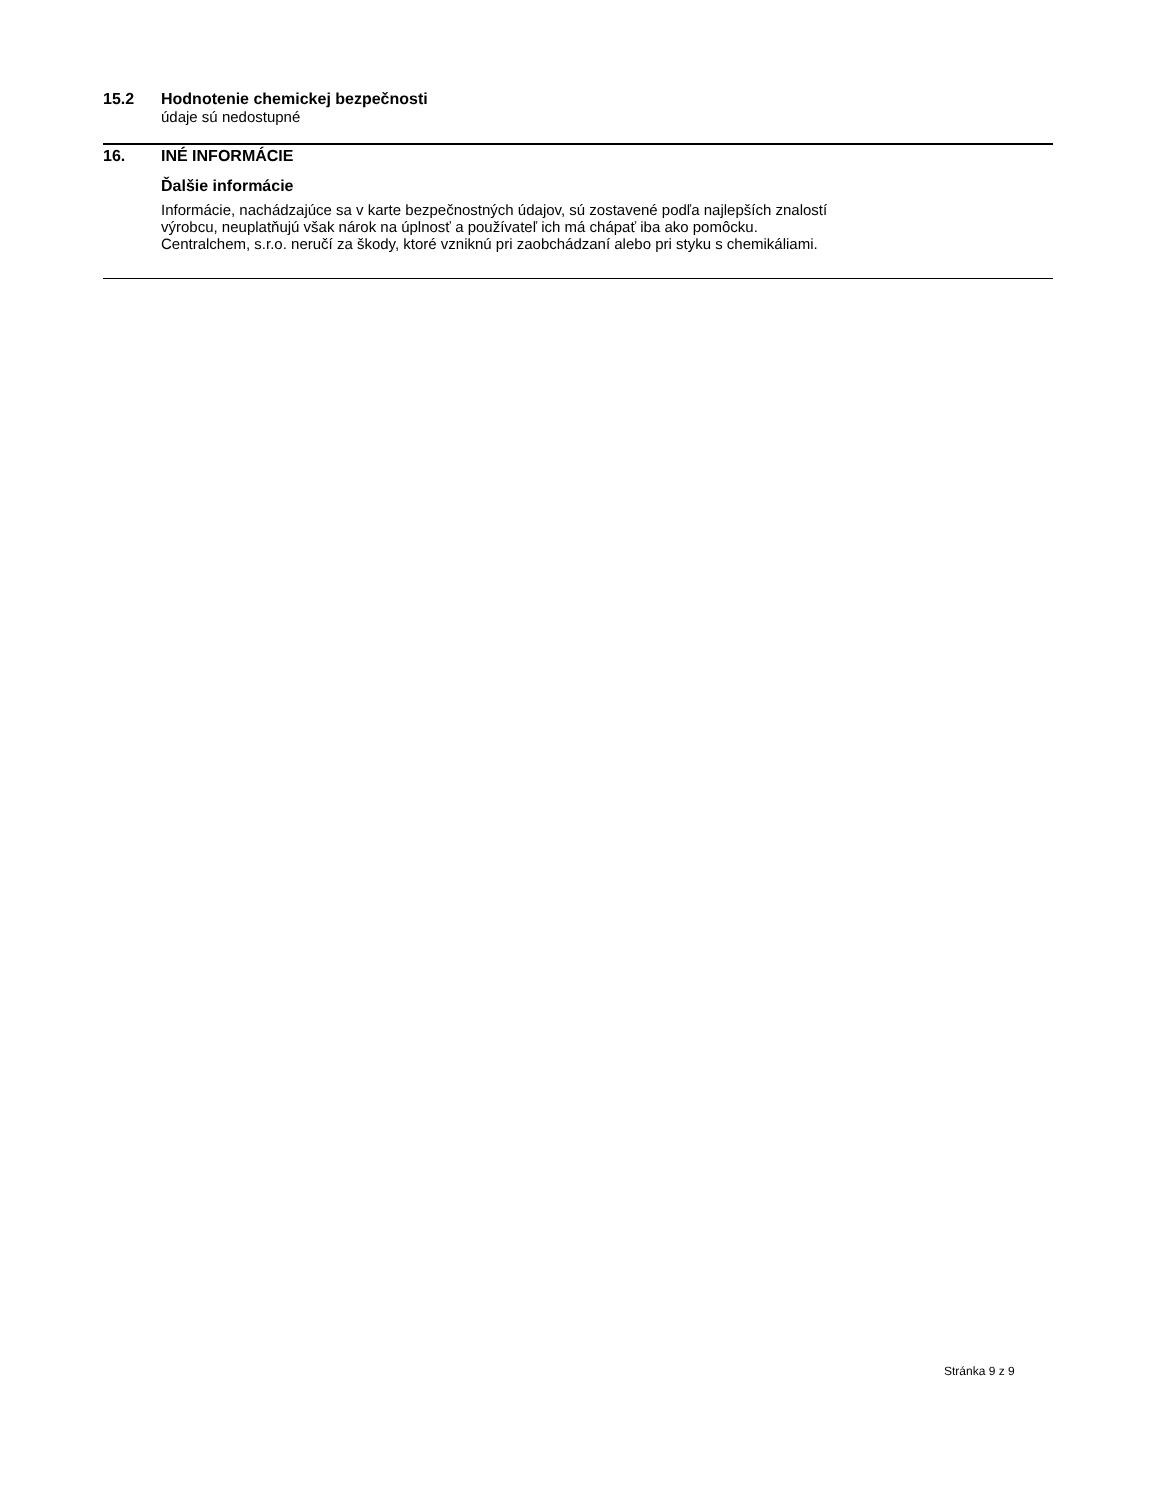15.2 Hodnotenie chemickej bezpečnosti
údaje sú nedostupné
16. INÉ INFORMÁCIE
Ďalšie informácie
Informácie, nachádzajúce sa v karte bezpečnostných údajov, sú zostavené podľa najlepších znalostí
výrobcu, neuplatňujú však nárok na úplnosť a používateľ ich má chápať iba ako pomôcku.
Centralchem, s.r.o. neručí za škody, ktoré vzniknú pri zaobchádzaní alebo pri styku s chemikáliami.
Stránka 9 z 9